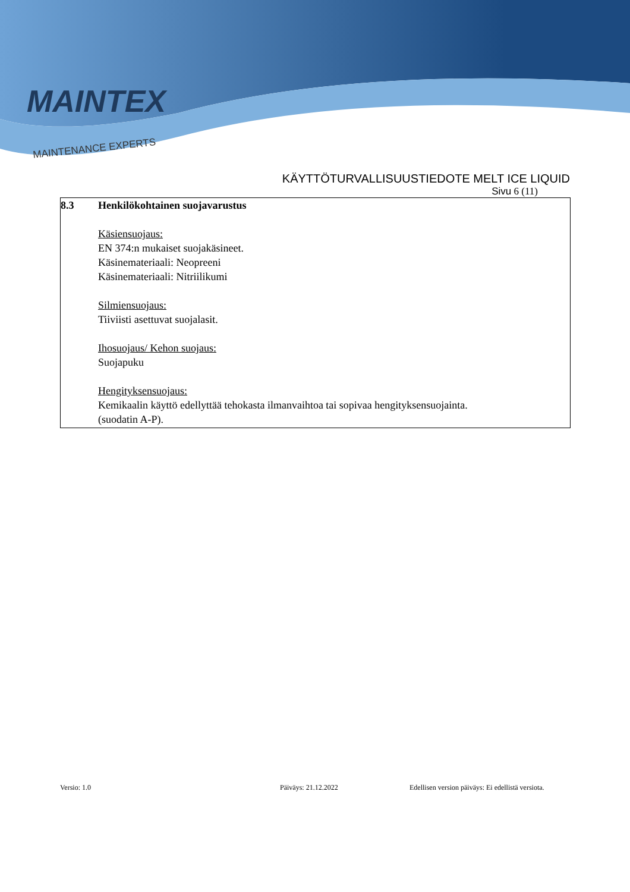MAINTEX
MAINTENANCE EXPERTS
KÄYTTÖTURVALLISUUSTIEDOTE MELT ICE LIQUID
Sivu 6 (11)
8.3 Henkilökohtainen suojavarustus
Käsiensuojaus:
EN 374:n mukaiset suojakäsineet.
Käsinemateriaali: Neopreeni
Käsinemateriaali: Nitriilikumi
Silmiensuojaus:
Tiiviisti asettuvat suojalasit.
Ihosuojaus/ Kehon suojaus:
Suojapuku
Hengityksensuojaus:
Kemikaalin käyttö edellyttää tehokasta ilmanvaihtoa tai sopivaa hengityksensuojainta.
(suodatin A-P).
Versio: 1.0 Päiväys: 21.12.2022 Edellisen version päiväys: Ei edellistä versiota.